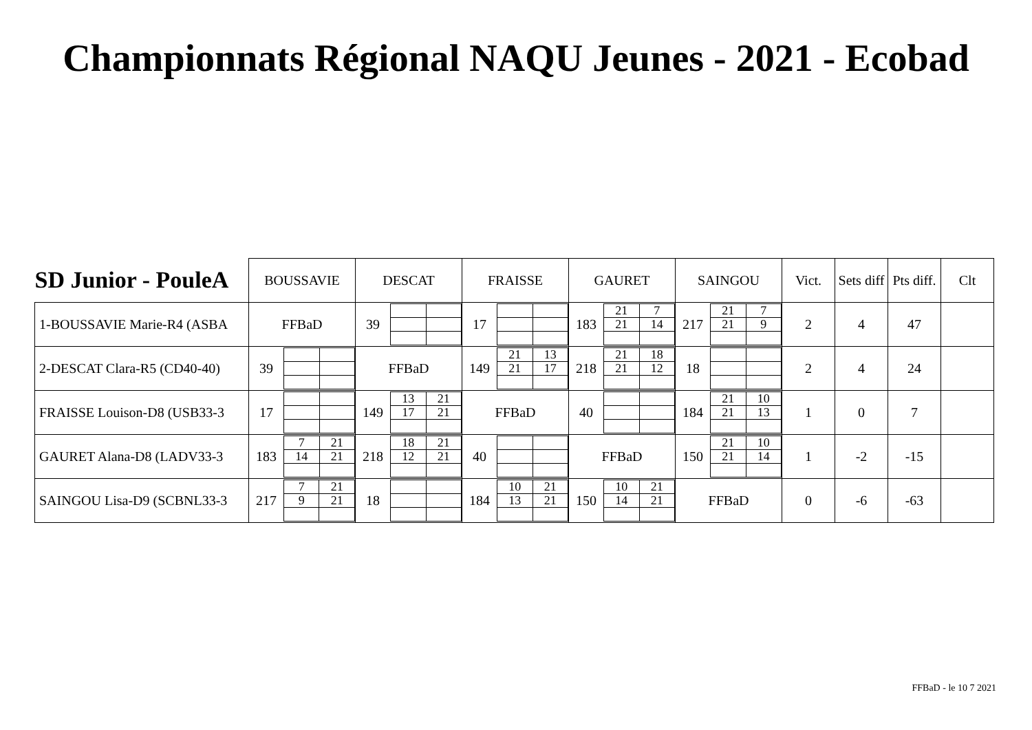Championnats Régional NAQU Jeunes - 2021 - Ecobad
| SD Junior - PouleA | BOUSSAVIE | | DESCAT | | FRAISSE | | GAURET | | SAINGOU | | Vict. | Sets diff | Pts diff. | Clt |
| --- | --- | --- | --- | --- | --- | --- | --- | --- | --- | --- | --- | --- | --- | --- |
| 1-BOUSSAVIE Marie-R4 (ASBA | FFBaD | | 39 | | 17 | | 183 | / 21 / 7 / / 21 / 14 / | 217 | / 21 / 7 / / 21 / 9 / | 2 | 4 | 47 | |
| 2-DESCAT Clara-R5 (CD40-40) | 39 | | FFBaD | | 149 | / 21 / 13 / / 21 / 17 / | 218 | / 21 / 18 / / 21 / 12 / | 18 | | 2 | 4 | 24 | |
| FRAISSE Louison-D8 (USB33-3 | 17 | | 149 | / 13 / 21 / / 17 / 21 / | FFBaD | | 40 | | 184 | / 21 / 10 / / 21 / 13 / | 1 | 0 | 7 | |
| GAURET Alana-D8 (LADV33-3 | 183 | / 7 / 21 / / 14 / 21 / | 218 | / 18 / 21 / / 12 / 21 / | 40 | | FFBaD | | 150 | / 21 / 10 / / 21 / 14 / | 1 | -2 | -15 | |
| SAINGOU Lisa-D9 (SCBNL33-3 | 217 | / 7 / 21 / / 9 / 21 / | 18 | | 184 | / 10 / 21 / / 13 / 21 / | 150 | / 10 / 21 / / 14 / 21 / | FFBaD | | 0 | -6 | -63 | |
FFBaD - le 10 7 2021